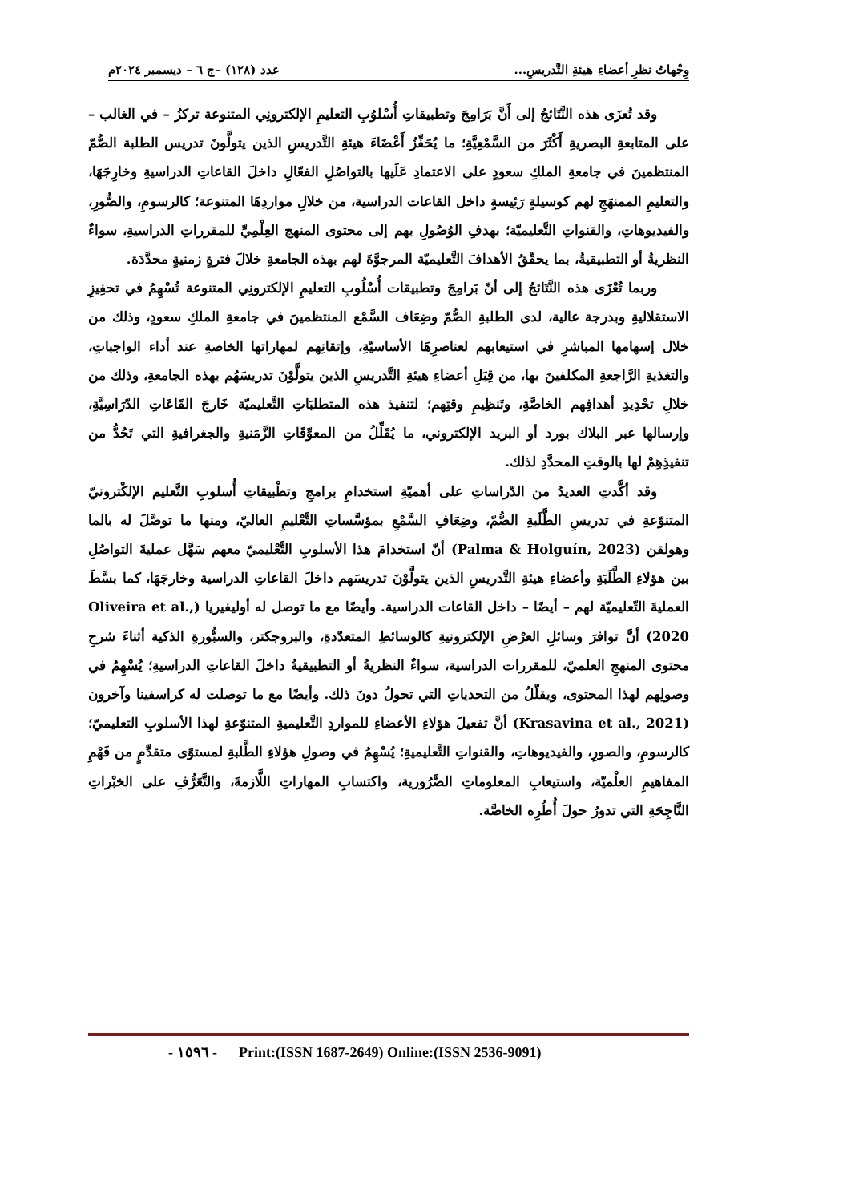وِجْهاتُ نظرِ أعضاءِ هيئةِ التَّدريسِ... عدد (١٢٨) –ج ٦ – ديسمبر ٢٠٢٤م
وقد تُعزَى هذه النَّتَائجُ إلى أَنَّ بَرَامِجَ وتطبيقاتِ أُسْلوُبِ التعليمِ الإلكترونِي المتنوعة تركزُ – في الغالب – على المتابعةِ البصريةِ أَكْثَرَ من السَّمْعِيَّةِ؛ ما يُحَفِّزُ أَعْضَاءَ هيئةِ التَّدريسِ الذين يتولَّونَ تدريس الطلبة الصُّمّ المنتظمينَ في جامعةِ الملكِ سعودٍ على الاعتمادِ عَلَيها بالتواصُلِ الفعّالِ داخلَ القاعاتِ الدراسيةِ وخارِجَهَا، والتعليمِ الممنهَجِ لهم كوسيلةٍ رَئِيسةٍ داخل القاعات الدراسية، من خلالِ مواردِهَا المتنوعة؛ كالرسومِ، والصُّورِ، والفيديوهاتِ، والقنواتِ التَّعليميّة؛ بهدفِ الوُصُولِ بهم إلى محتوى المنهج العِلْمِيِّ للمقرراتِ الدراسيةِ، سواءٌ النظريةُ أو التطبيقيةُ، بما يحقّقُ الأهدافَ التَّعليميّة المرجوَّةَ لهم بهذه الجامعةِ خلالَ فترةٍ زمنيةٍ محدَّدَة.
وربما تُعْزَى هذه النَّتَائجُ إلى أنّ بَرامِجَ وتطبيقات أُسْلُوبِ التعليمِ الإلكترونِي المتنوعة تُسْهِمُ في تحفِيزِ الاستقلاليةِ وبدرجة عالية، لدى الطلبةِ الصُّمّ وضِعَاف السَّمْع المنتظمينَ في جامعةِ الملكِ سعودٍ، وذلك من خلال إسهامها المباشرِ في استيعابهم لعناصرِهَا الأساسيّةِ، وإتقانِهم لمهاراتها الخاصةِ عند أداء الواجباتِ، والتغذيةِ الرَّاجعةِ المكلفينَ بها، من قِبَلِ أعضاءِ هيئةِ التَّدريسِ الذين يتولَّوْنَ تدريسَهُم بهذه الجامعةِ، وذلك من خلالِ تحْدِيدِ أهدافِهم الخاصَّةِ، وتَنظِيمِ وقتِهم؛ لتنفيذ هذه المتطلبَاتِ التَّعليميّة خَارجَ القَاعَاتِ الدّرَاسِيَّةِ، وإرسالها عبر البلاك بورد أو البريد الإلكتروني، ما يُقَلِّلُ من المعوِّقَاتِ الزَّمَنيةِ والجغرافيةِ التي تَحُدُّ من تنفيذِهِمْ لها بالوقتِ المحدَّدِ لذلك.
وقد أكَّدتِ العديدُ من الدّراساتِ على أهميّةِ استخدامِ برامجِ وتطْبيقاتِ أُسلوبِ التَّعليم الإلكْترونيّ المتنوّعةِ في تدريسِ الطَّلَبةِ الصُّمّ، وضِعَافِ السَّمْعِ بمؤسَّساتِ التَّعْليمِ العاليّ، ومنها ما توصَّلَ له بالما وهولقن (Palma & Holguín, 2023) أنّ استخدامَ هذا الأسلوبِ التَّعْليميّ معهم سَهَّل عمليةَ التواصُلِ بين هؤلاءِ الطَّلَبَةِ وأعضاءِ هيئةِ التَّدريسِ الذين يتولَّوْنَ تدريسَهم داخلَ القاعاتِ الدراسية وخارجَهَا، كما بسَّطَ العمليةَ التّعليميّة لهم – أيضًا – داخل القاعات الدراسية. وأيضًا مع ما توصل له أوليفيريا (Oliveira et al., 2020) أنَّ توافرَ وسائلِ العرْضِ الإلكترونيةِ كالوسائطِ المتعدّدةِ، والبروجكتر، والسبُّورةِ الذكية أثناءَ شرحِ محتوى المنهجِ العلميّ، للمقررات الدراسية، سواءٌ النظريةُ أو التطبيقيةُ داخلَ القاعاتِ الدراسيةِ؛ يُسْهِمُ في وصولِهم لهذا المحتوى، ويقلّلُ من التحدياتِ التي تحولُ دونَ ذلك. وأيضًا مع ما توصلت له كراسفينا وآخرون (Krasavina et al., 2021) أنَّ تفعيلَ هؤلاءِ الأعضاءِ للمواردِ التَّعليميةِ المتنوّعةِ لهذا الأسلوبِ التعليميّ؛ كالرسومِ، والصورِ، والفيديوهاتِ، والقنواتِ التَّعليميةِ؛ يُسْهِمُ في وصولِ هؤلاءِ الطَّلبةِ لمستوًى متقدِّمٍ من فَهْمِ المفاهيمِ العلْميّة، واستيعابِ المعلوماتِ الضَّرُورية، واكتسابِ المهاراتِ اللَّازمةَ، والتَّعَرُّفِ على الخبْراتِ النَّاجِحَةِ التي تدورُ حولَ أُطُرِه الخاصَّة.
- ١٥٩٦ - Print:(ISSN 1687-2649) Online:(ISSN 2536-9091)